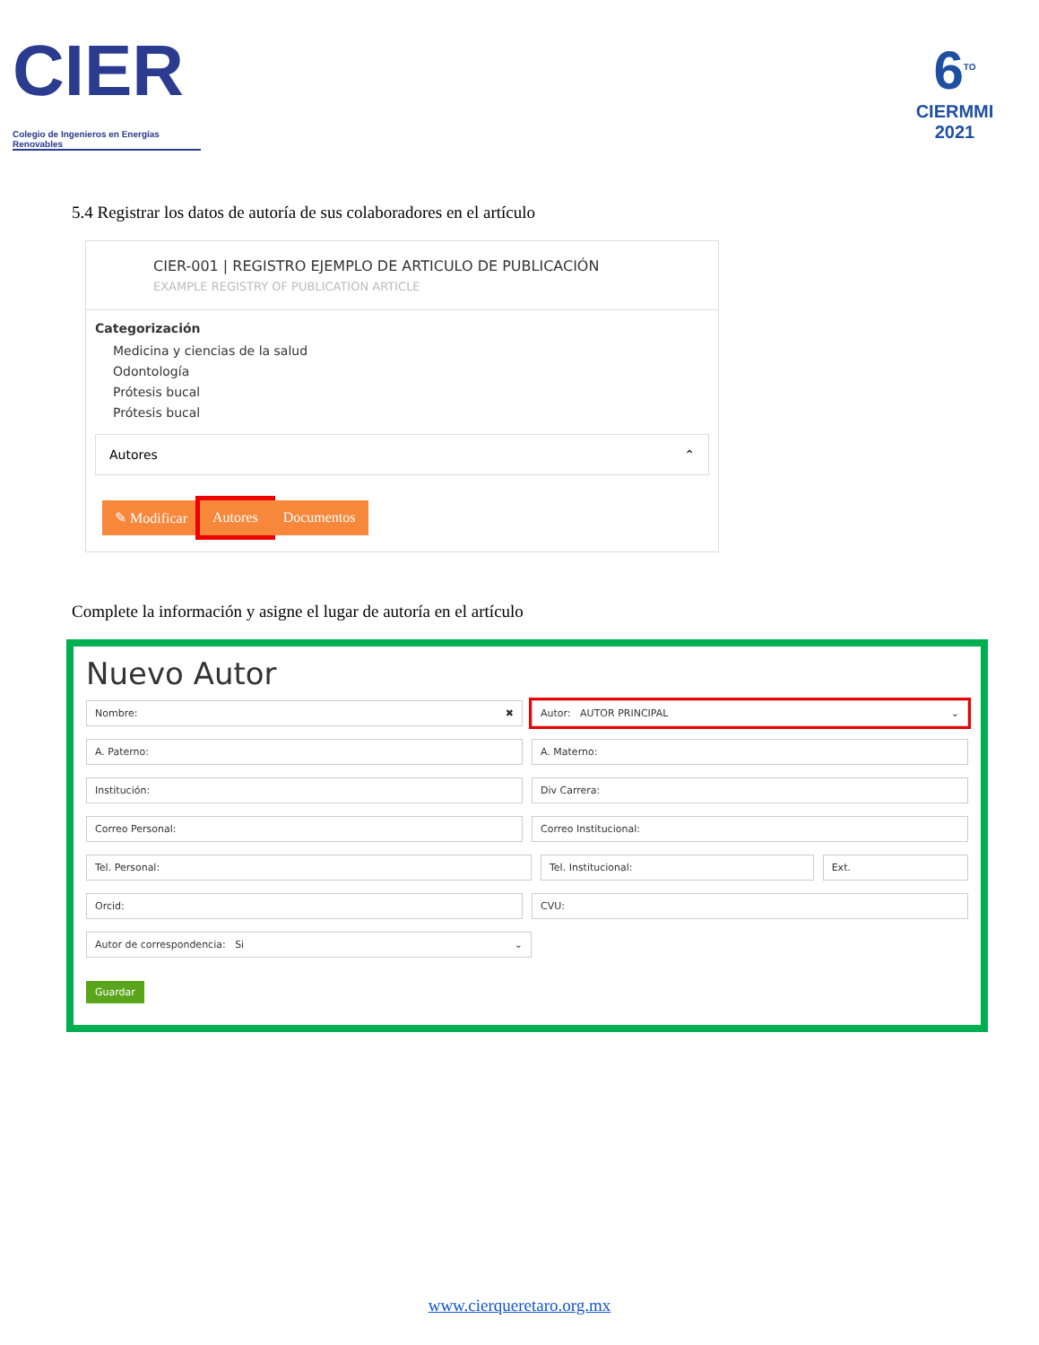CIER
Colegio de Ingenieros en Energías Renovables
6<sup>TO</sup>
CIERMMI
2021
5.4 Registrar los datos de autoría de sus colaboradores en el artículo
CIER-001 | REGISTRO EJEMPLO DE ARTICULO DE PUBLICACIÓN
EXAMPLE REGISTRY OF PUBLICATION ARTICLE
Categorización
Medicina y ciencias de la salud
Odontología
Prótesis bucal
Prótesis bucal
Autores ⌃
✎ Modificar Autores Documentos
Complete la información y asigne el lugar de autoría en el artículo
Nuevo Autor
Nombre: ✖ Autor: AUTOR PRINCIPAL ⌄
A. Paterno: A. Materno:
Institución: Div Carrera:
Correo Personal: Correo Institucional:
Tel. Personal: Tel. Institucional: Ext.
Orcid: CVU:
Autor de correspondencia: Si ⌄
Guardar
www.cierqueretaro.org.mx